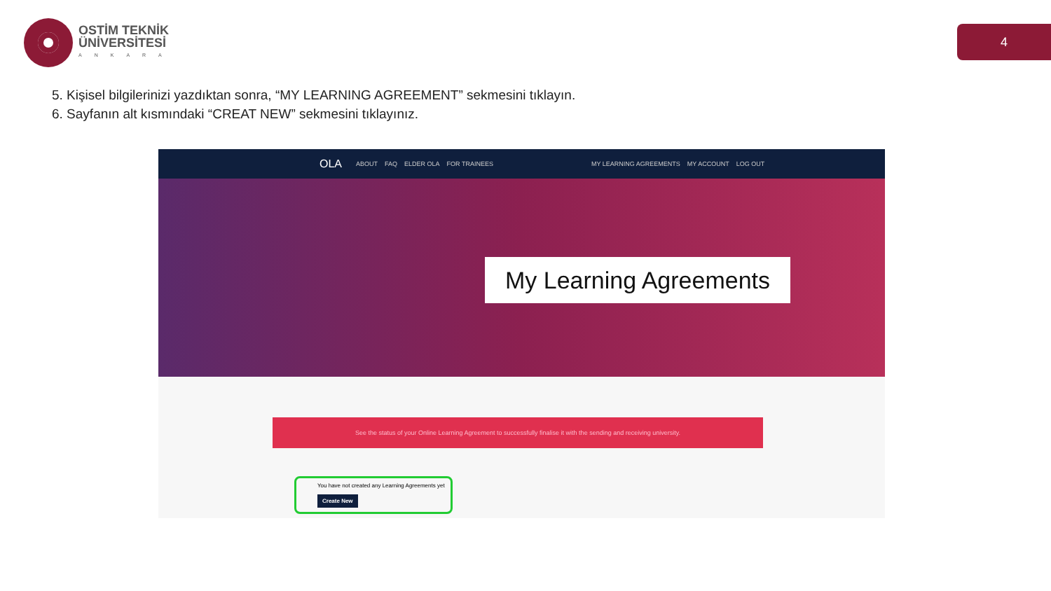OSTİM TEKNİK
ÜNİVERSİTESİ
ANKARA
4
5. Kişisel bilgilerinizi yazdıktan sonra, “MY LEARNING AGREEMENT” sekmesini tıklayın.
6. Sayfanın alt kısmındaki “CREAT NEW” sekmesini tıklayınız.
OLA ABOUT FAQ ELDER OLA FOR TRAINEES MY LEARNING AGREEMENTS MY ACCOUNT LOG OUT
My Learning Agreements
See the status of your Online Learning Agreement to successfully finalise it with the sending and receiving university.
You have not created any Learning Agreements yet
Create New